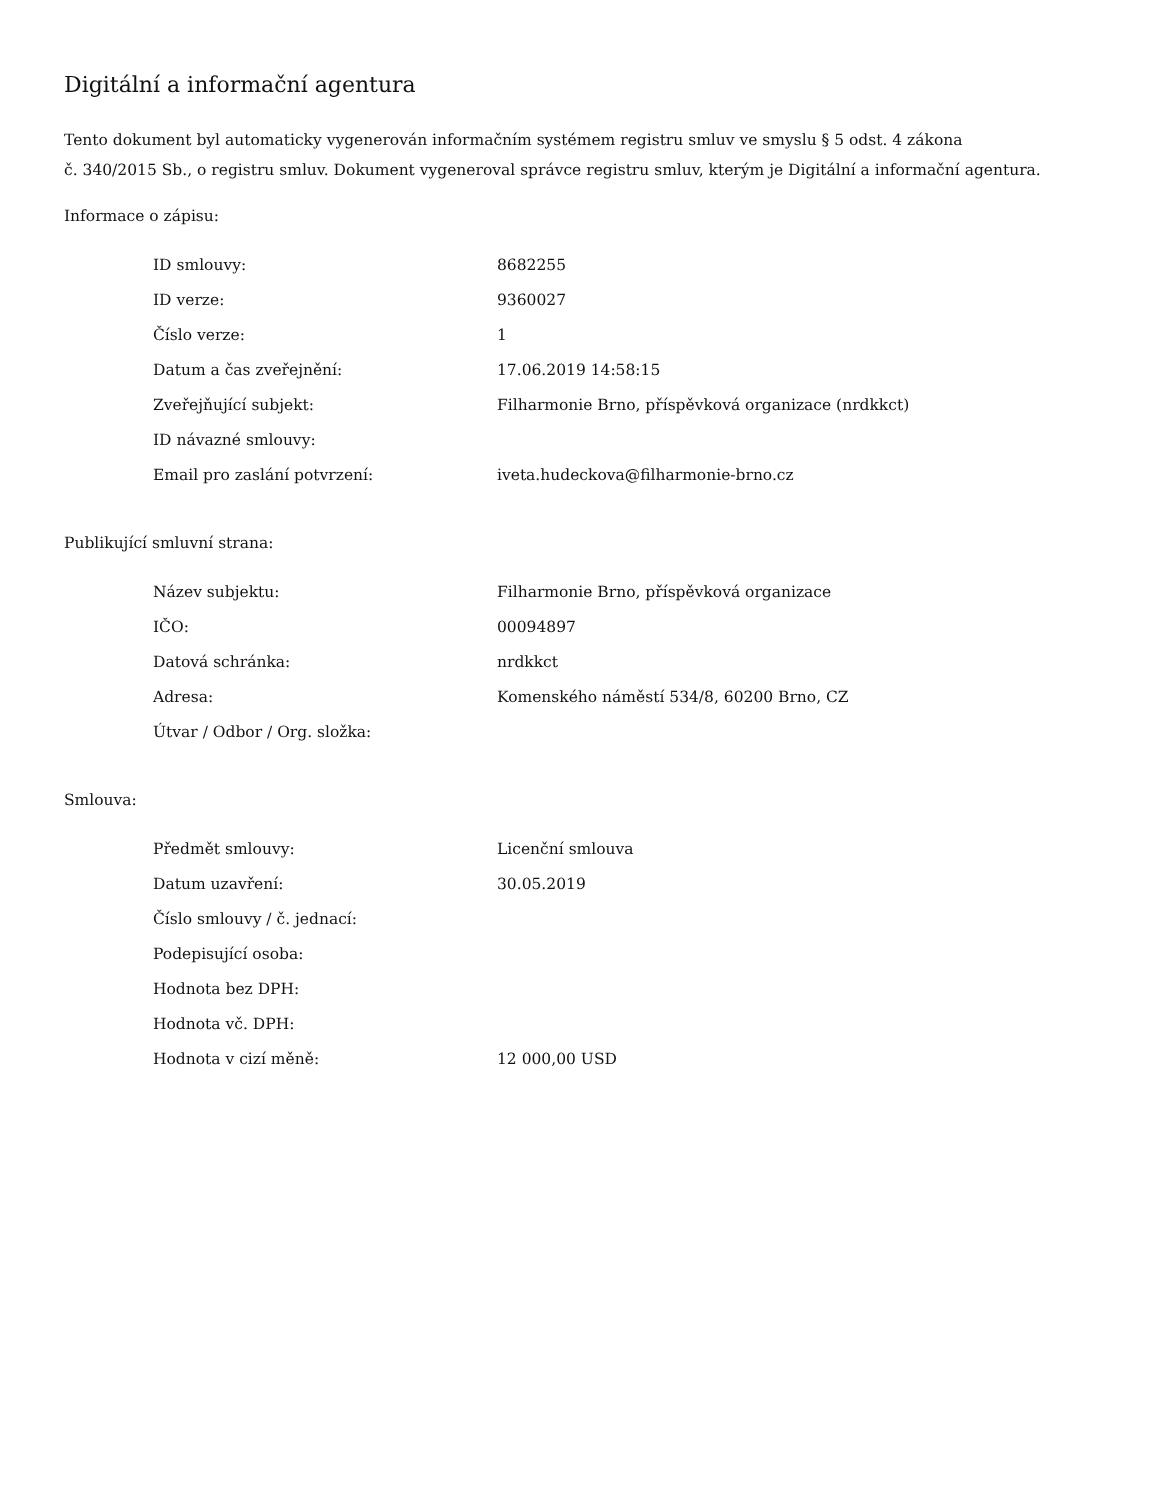Digitální a informační agentura
Tento dokument byl automaticky vygenerován informačním systémem registru smluv ve smyslu § 5 odst. 4 zákona
č. 340/2015 Sb., o registru smluv. Dokument vygeneroval správce registru smluv, kterým je Digitální a informační agentura.
Informace o zápisu:
| ID smlouvy: | 8682255 |
| ID verze: | 9360027 |
| Číslo verze: | 1 |
| Datum a čas zveřejnění: | 17.06.2019 14:58:15 |
| Zveřejňující subjekt: | Filharmonie Brno, příspěvková organizace (nrdkkct) |
| ID návazné smlouvy: | |
| Email pro zaslání potvrzení: | iveta.hudeckova@filharmonie-brno.cz |
Publikující smluvní strana:
| Název subjektu: | Filharmonie Brno, příspěvková organizace |
| IČO: | 00094897 |
| Datová schránka: | nrdkkct |
| Adresa: | Komenského náměstí 534/8, 60200 Brno, CZ |
| Útvar / Odbor / Org. složka: | |
Smlouva:
| Předmět smlouvy: | Licenční smlouva |
| Datum uzavření: | 30.05.2019 |
| Číslo smlouvy / č. jednací: | |
| Podepisující osoba: | |
| Hodnota bez DPH: | |
| Hodnota vč. DPH: | |
| Hodnota v cizí měně: | 12 000,00 USD |